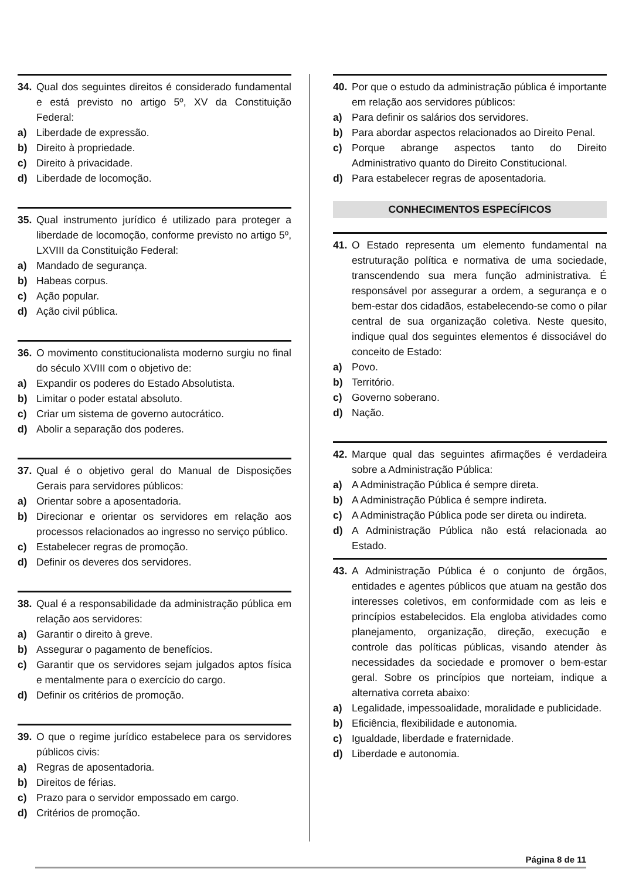34. Qual dos seguintes direitos é considerado fundamental e está previsto no artigo 5º, XV da Constituição Federal:
a) Liberdade de expressão.
b) Direito à propriedade.
c) Direito à privacidade.
d) Liberdade de locomoção.
35. Qual instrumento jurídico é utilizado para proteger a liberdade de locomoção, conforme previsto no artigo 5º, LXVIII da Constituição Federal:
a) Mandado de segurança.
b) Habeas corpus.
c) Ação popular.
d) Ação civil pública.
36. O movimento constitucionalista moderno surgiu no final do século XVIII com o objetivo de:
a) Expandir os poderes do Estado Absolutista.
b) Limitar o poder estatal absoluto.
c) Criar um sistema de governo autocrático.
d) Abolir a separação dos poderes.
37. Qual é o objetivo geral do Manual de Disposições Gerais para servidores públicos:
a) Orientar sobre a aposentadoria.
b) Direcionar e orientar os servidores em relação aos processos relacionados ao ingresso no serviço público.
c) Estabelecer regras de promoção.
d) Definir os deveres dos servidores.
38. Qual é a responsabilidade da administração pública em relação aos servidores:
a) Garantir o direito à greve.
b) Assegurar o pagamento de benefícios.
c) Garantir que os servidores sejam julgados aptos física e mentalmente para o exercício do cargo.
d) Definir os critérios de promoção.
39. O que o regime jurídico estabelece para os servidores públicos civis:
a) Regras de aposentadoria.
b) Direitos de férias.
c) Prazo para o servidor empossado em cargo.
d) Critérios de promoção.
40. Por que o estudo da administração pública é importante em relação aos servidores públicos:
a) Para definir os salários dos servidores.
b) Para abordar aspectos relacionados ao Direito Penal.
c) Porque abrange aspectos tanto do Direito Administrativo quanto do Direito Constitucional.
d) Para estabelecer regras de aposentadoria.
CONHECIMENTOS ESPECÍFICOS
41. O Estado representa um elemento fundamental na estruturação política e normativa de uma sociedade, transcendendo sua mera função administrativa. É responsável por assegurar a ordem, a segurança e o bem-estar dos cidadãos, estabelecendo-se como o pilar central de sua organização coletiva. Neste quesito, indique qual dos seguintes elementos é dissociável do conceito de Estado:
a) Povo.
b) Território.
c) Governo soberano.
d) Nação.
42. Marque qual das seguintes afirmações é verdadeira sobre a Administração Pública:
a) A Administração Pública é sempre direta.
b) A Administração Pública é sempre indireta.
c) A Administração Pública pode ser direta ou indireta.
d) A Administração Pública não está relacionada ao Estado.
43. A Administração Pública é o conjunto de órgãos, entidades e agentes públicos que atuam na gestão dos interesses coletivos, em conformidade com as leis e princípios estabelecidos. Ela engloba atividades como planejamento, organização, direção, execução e controle das políticas públicas, visando atender às necessidades da sociedade e promover o bem-estar geral. Sobre os princípios que norteiam, indique a alternativa correta abaixo:
a) Legalidade, impessoalidade, moralidade e publicidade.
b) Eficiência, flexibilidade e autonomia.
c) Igualdade, liberdade e fraternidade.
d) Liberdade e autonomia.
Página 8 de 11